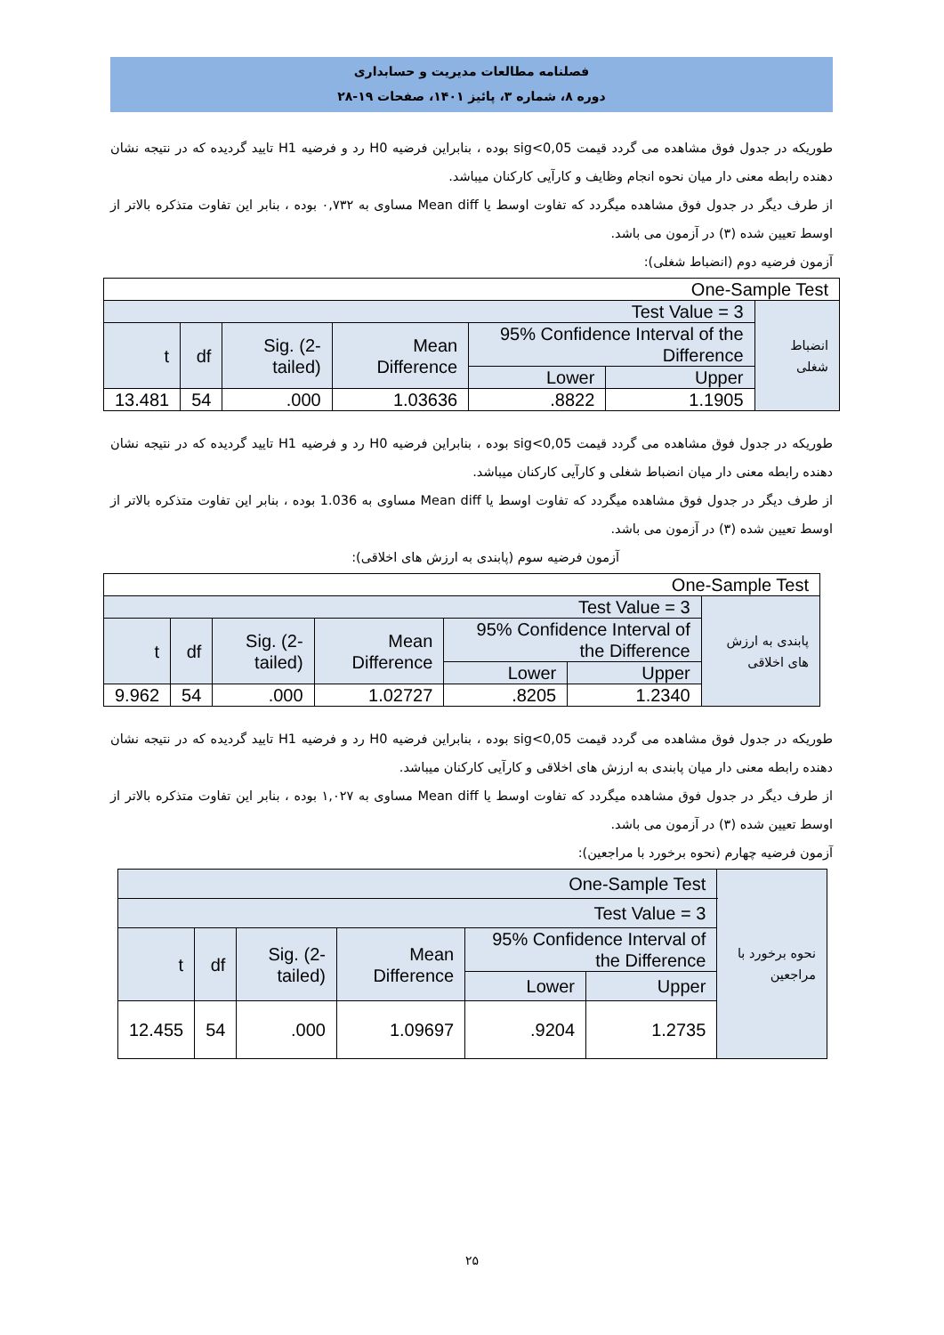فصلنامه مطالعات مدیریت و حسابداری
دوره ۸، شماره ۳، پائیز ۱۴۰۱، صفحات ۱۹-۲۸
طوریکه در جدول فوق مشاهده می گردد قیمت sig<0,05 بوده ، بنابراین فرضیه H0 رد و فرضیه H1 تایید گردیده که در نتیجه نشان دهنده رابطه معنی دار میان نحوه انجام وظایف و کارآیی کارکنان میباشد.
از طرف دیگر در جدول فوق مشاهده میگردد که تفاوت اوسط یا Mean diff مساوی به ۰,۷۳۲ بوده ، بنابر این تفاوت متذکره بالاتر از اوسط تعیین شده (۳) در آزمون می باشد.
آزمون فرضیه دوم (انضباط شغلی):
| One-Sample Test | | | | | | |
| Test Value = 3 | | | | | | انضباط شغلی |
| t | df | Sig. (2-tailed) | Mean Difference | 95% Confidence Interval of the Difference | | |
| | | | | Lower | Upper | |
| 13.481 | 54 | .000 | 1.03636 | .8822 | 1.1905 | |
طوریکه در جدول فوق مشاهده می گردد قیمت sig<0,05 بوده ، بنابراین فرضیه H0 رد و فرضیه H1 تایید گردیده که در نتیجه نشان دهنده رابطه معنی دار میان انضباط شغلی و کارآیی کارکنان میباشد.
از طرف دیگر در جدول فوق مشاهده میگردد که تفاوت اوسط یا Mean diff مساوی به 1.036 بوده ، بنابر این تفاوت متذکره بالاتر از اوسط تعیین شده (۳) در آزمون می باشد.
آزمون فرضیه سوم (پابندی به ارزش های اخلاقی):
| One-Sample Test | | | | | | |
| Test Value = 3 | | | | | | پابندی به ارزش های اخلاقی |
| t | df | Sig. (2-tailed) | Mean Difference | 95% Confidence Interval of the Difference | | |
| | | | | Lower | Upper | |
| 9.962 | 54 | .000 | 1.02727 | .8205 | 1.2340 | |
طوریکه در جدول فوق مشاهده می گردد قیمت sig<0,05 بوده ، بنابراین فرضیه H0 رد و فرضیه H1 تایید گردیده که در نتیجه نشان دهنده رابطه معنی دار میان پابندی به ارزش های اخلاقی و کارآیی کارکنان میباشد.
از طرف دیگر در جدول فوق مشاهده میگردد که تفاوت اوسط یا Mean diff مساوی به ۱,۰۲۷ بوده ، بنابر این تفاوت متذکره بالاتر از اوسط تعیین شده (۳) در آزمون می باشد.
آزمون فرضیه چهارم (نحوه برخورد با مراجعین):
| One-Sample Test | | | | | | نحوه برخورد با مراجعین |
| Test Value = 3 | | | | | | |
| t | df | Sig. (2-tailed) | Mean Difference | 95% Confidence Interval of the Difference | | |
| | | | | Lower | Upper | |
| 12.455 | 54 | .000 | 1.09697 | .9204 | 1.2735 | |
۲۵